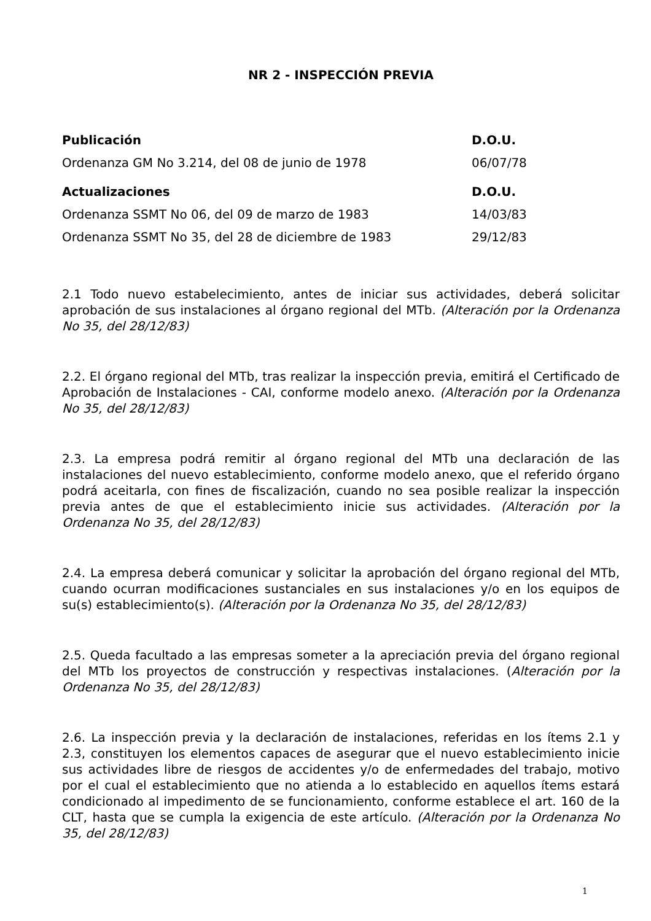NR 2 - INSPECCIÓN PREVIA
| Publicación | D.O.U. |
| --- | --- |
| Ordenanza GM No 3.214, del 08 de junio de 1978 | 06/07/78 |
| Actualizaciones | D.O.U. |
| Ordenanza SSMT No 06, del 09 de marzo de 1983 | 14/03/83 |
| Ordenanza SSMT No 35, del 28 de diciembre de 1983 | 29/12/83 |
2.1 Todo nuevo estabelecimiento, antes de iniciar sus actividades, deberá solicitar aprobación de sus instalaciones al órgano regional del MTb. (Alteración por la Ordenanza No 35, del 28/12/83)
2.2. El órgano regional del MTb, tras realizar la inspección previa, emitirá el Certificado de Aprobación de Instalaciones - CAI, conforme modelo anexo. (Alteración por la Ordenanza No 35, del 28/12/83)
2.3. La empresa podrá remitir al órgano regional del MTb una declaración de las instalaciones del nuevo establecimiento, conforme modelo anexo, que el referido órgano podrá aceitarla, con fines de fiscalización, cuando no sea posible realizar la inspección previa antes de que el establecimiento inicie sus actividades. (Alteración por la Ordenanza No 35, del 28/12/83)
2.4. La empresa deberá comunicar y solicitar la aprobación del órgano regional del MTb, cuando ocurran modificaciones sustanciales en sus instalaciones y/o en los equipos de su(s) establecimiento(s). (Alteración por la Ordenanza No 35, del 28/12/83)
2.5. Queda facultado a las empresas someter a la apreciación previa del órgano regional del MTb los proyectos de construcción y respectivas instalaciones. (Alteración por la Ordenanza No 35, del 28/12/83)
2.6. La inspección previa y la declaración de instalaciones, referidas en los ítems 2.1 y 2.3, constituyen los elementos capaces de asegurar que el nuevo establecimiento inicie sus actividades libre de riesgos de accidentes y/o de enfermedades del trabajo, motivo por el cual el establecimiento que no atienda a lo establecido en aquellos ítems estará condicionado al impedimento de se funcionamiento, conforme establece el art. 160 de la CLT, hasta que se cumpla la exigencia de este artículo. (Alteración por la Ordenanza No 35, del 28/12/83)
1